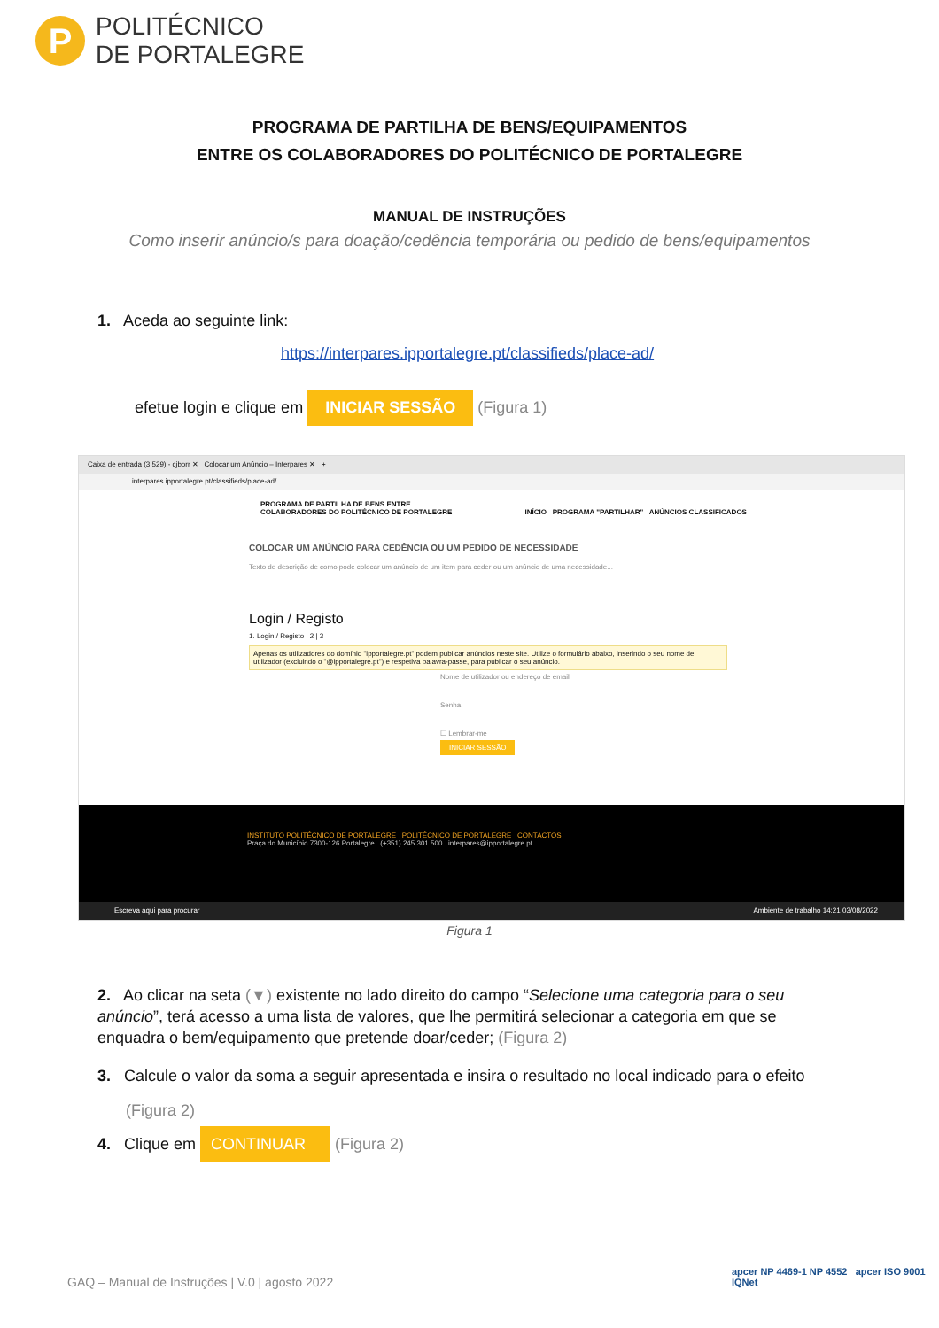P
POLITÉCNICO
DE PORTALEGRE
PROGRAMA DE PARTILHA DE BENS/EQUIPAMENTOS
ENTRE OS COLABORADORES DO POLITÉCNICO DE PORTALEGRE
MANUAL DE INSTRUÇÕES
Como inserir anúncio/s para doação/cedência temporária ou pedido de bens/equipamentos
1. Aceda ao seguinte link:
https://interpares.ipportalegre.pt/classifieds/place-ad/
efetue login e clique em INICIAR SESSÃO (Figura 1)
Caixa de entrada (3 529) - cjborr ✕ Colocar um Anúncio – Interpares ✕ +
interpares.ipportalegre.pt/classifieds/place-ad/
PROGRAMA DE PARTILHA DE BENS ENTRE
COLABORADORES DO POLITÉCNICO DE PORTALEGRE INÍCIO PROGRAMA "PARTILHAR" ANÚNCIOS CLASSIFICADOS
COLOCAR UM ANÚNCIO PARA CEDÊNCIA OU UM PEDIDO DE NECESSIDADE
Texto de descrição de como pode colocar um anúncio de um item para ceder ou um anúncio de uma necessidade...
Login / Registo
1. Login / Registo | 2 | 3
Apenas os utilizadores do domínio "ipportalegre.pt" podem publicar anúncios neste site. Utilize o formulário abaixo, inserindo o seu nome de utilizador (excluindo o "@ipportalegre.pt") e respetiva palavra-passe, para publicar o seu anúncio.
Nome de utilizador ou endereço de email
Senha
☐ Lembrar-me
INICIAR SESSÃO
INSTITUTO POLITÉCNICO DE PORTALEGRE POLITÉCNICO DE PORTALEGRE CONTACTOS
Praça do Município 7300-126 Portalegre (+351) 245 301 500 interpares@ipportalegre.pt
Escreva aqui para procurar Ambiente de trabalho 14:21 03/08/2022
Figura 1
2. Ao clicar na seta (▼) existente no lado direito do campo “Selecione uma categoria para o seu anúncio”, terá acesso a uma lista de valores, que lhe permitirá selecionar a categoria em que se enquadra o bem/equipamento que pretende doar/ceder; (Figura 2)
3. Calcule o valor da soma a seguir apresentada e insira o resultado no local indicado para o efeito
(Figura 2)
4. Clique em CONTINUAR (Figura 2)
GAQ – Manual de Instruções | V.0 | agosto 2022
apcer NP 4469-1 NP 4552 apcer ISO 9001 IQNet